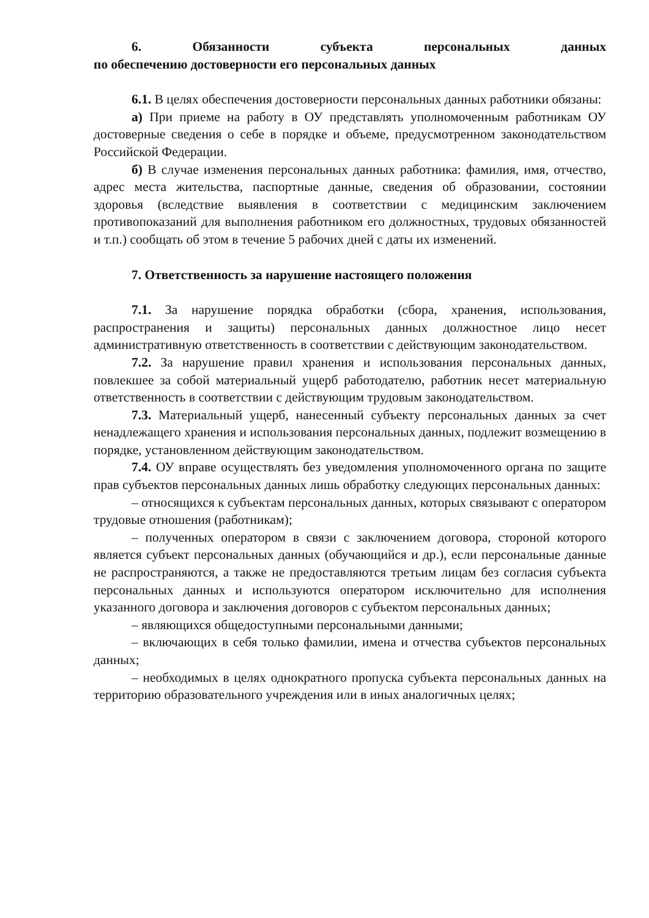6. Обязанности субъекта персональных данных
по обеспечению достоверности его персональных данных
6.1. В целях обеспечения достоверности персональных данных работники обязаны:
а) При приеме на работу в ОУ представлять уполномоченным работникам ОУ достоверные сведения о себе в порядке и объеме, предусмотренном законодательством Российской Федерации.
б) В случае изменения персональных данных работника: фамилия, имя, отчество, адрес места жительства, паспортные данные, сведения об образовании, состоянии здоровья (вследствие выявления в соответствии с медицинским заключением противопоказаний для выполнения работником его должностных, трудовых обязанностей и т.п.) сообщать об этом в течение 5 рабочих дней с даты их изменений.
7. Ответственность за нарушение настоящего положения
7.1. За нарушение порядка обработки (сбора, хранения, использования, распространения и защиты) персональных данных должностное лицо несет административную ответственность в соответствии с действующим законодательством.
7.2. За нарушение правил хранения и использования персональных данных, повлекшее за собой материальный ущерб работодателю, работник несет материальную ответственность в соответствии с действующим трудовым законодательством.
7.3. Материальный ущерб, нанесенный субъекту персональных данных за счет ненадлежащего хранения и использования персональных данных, подлежит возмещению в порядке, установленном действующим законодательством.
7.4. ОУ вправе осуществлять без уведомления уполномоченного органа по защите прав субъектов персональных данных лишь обработку следующих персональных данных:
– относящихся к субъектам персональных данных, которых связывают с оператором трудовые отношения (работникам);
– полученных оператором в связи с заключением договора, стороной которого является субъект персональных данных (обучающийся и др.), если персональные данные не распространяются, а также не предоставляются третьим лицам без согласия субъекта персональных данных и используются оператором исключительно для исполнения указанного договора и заключения договоров с субъектом персональных данных;
– являющихся общедоступными персональными данными;
– включающих в себя только фамилии, имена и отчества субъектов персональных данных;
– необходимых в целях однократного пропуска субъекта персональных данных на территорию образовательного учреждения или в иных аналогичных целях;